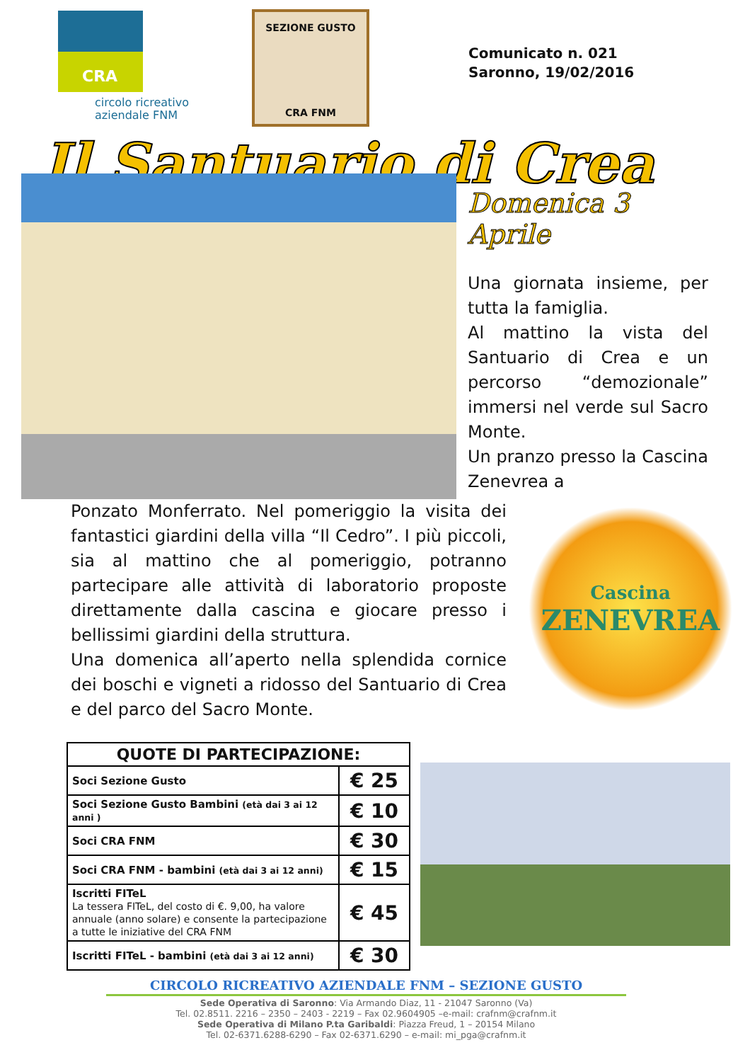CRA
circolo ricreativo
aziendale FNM
SEZIONE GUSTO
CRA FNM
Comunicato n. 021
Saronno, 19/02/2016
Il Santuario di Crea
Domenica 3 Aprile
Una giornata insieme, per tutta la famiglia.
Al mattino la vista del Santuario di Crea e un percorso “demozionale” immersi nel verde sul Sacro Monte.
Un pranzo presso la Cascina Zenevrea a
Ponzato Monferrato. Nel pomeriggio la visita dei fantastici giardini della villa “Il Cedro”. I più piccoli, sia al mattino che al pomeriggio, potranno partecipare alle attività di laboratorio proposte direttamente dalla cascina e giocare presso i bellissimi giardini della struttura.
Una domenica all’aperto nella splendida cornice dei boschi e vigneti a ridosso del Santuario di Crea e del parco del Sacro Monte.
Cascina
ZENEVREA
| QUOTE DI PARTECIPAZIONE: | |
| --- | --- |
| Soci Sezione Gusto | € 25 |
| Soci Sezione Gusto Bambini (età dai 3 ai 12 anni ) | € 10 |
| Soci CRA FNM | € 30 |
| Soci CRA FNM - bambini (età dai 3 ai 12 anni) | € 15 |
| Iscritti FITeL La tessera FITeL, del costo di €. 9,00, ha valore annuale (anno solare) e consente la partecipazione a tutte le iniziative del CRA FNM | € 45 |
| Iscritti FITeL - bambini (età dai 3 ai 12 anni) | € 30 |
CIRCOLO RICREATIVO AZIENDALE FNM – SEZIONE GUSTO
Sede Operativa di Saronno: Via Armando Diaz, 11 - 21047 Saronno (Va)
Tel. 02.8511. 2216 – 2350 – 2403 - 2219 – Fax 02.9604905 –e-mail: crafnm@crafnm.it
Sede Operativa di Milano P.ta Garibaldi: Piazza Freud, 1 – 20154 Milano
Tel. 02-6371.6288-6290 – Fax 02-6371.6290 – e-mail: mi_pga@crafnm.it